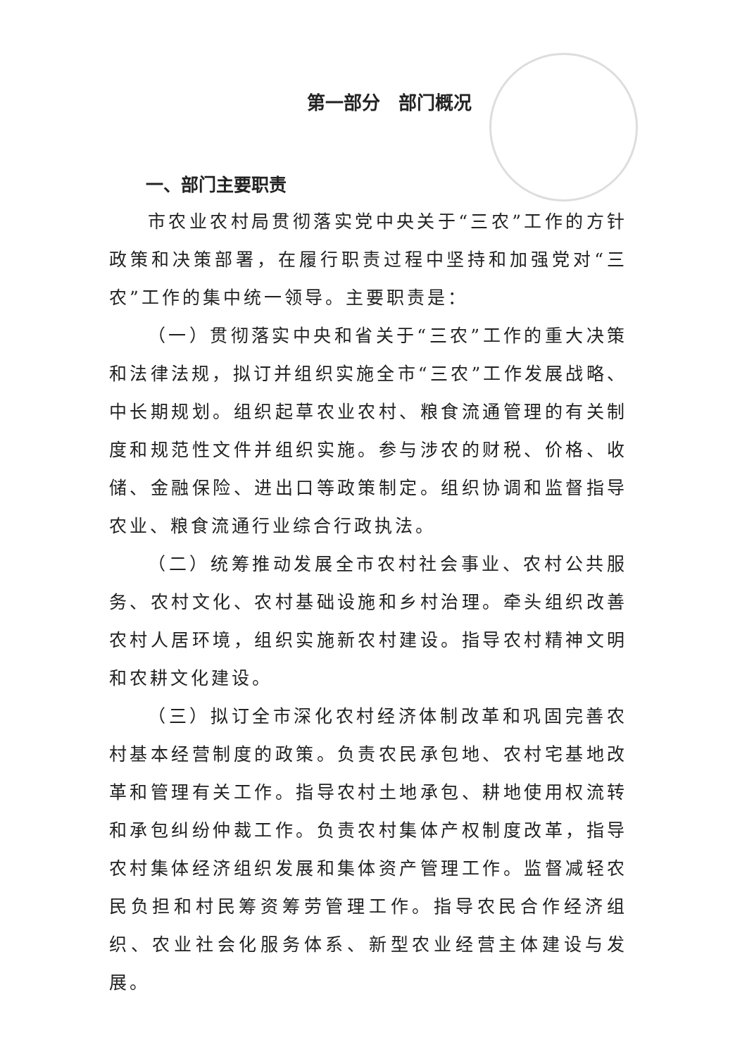第一部分　部门概况
一、部门主要职责
市农业农村局贯彻落实党中央关于“三农”工作的方针政策和决策部署，在履行职责过程中坚持和加强党对“三农”工作的集中统一领导。主要职责是：
（一）贯彻落实中央和省关于“三农”工作的重大决策和法律法规，拟订并组织实施全市“三农”工作发展战略、中长期规划。组织起草农业农村、粮食流通管理的有关制度和规范性文件并组织实施。参与涉农的财税、价格、收储、金融保险、进出口等政策制定。组织协调和监督指导农业、粮食流通行业综合行政执法。
（二）统筹推动发展全市农村社会事业、农村公共服务、农村文化、农村基础设施和乡村治理。牵头组织改善农村人居环境，组织实施新农村建设。指导农村精神文明和农耕文化建设。
（三）拟订全市深化农村经济体制改革和巩固完善农村基本经营制度的政策。负责农民承包地、农村宅基地改革和管理有关工作。指导农村土地承包、耕地使用权流转和承包纠纷仲裁工作。负责农村集体产权制度改革，指导农村集体经济组织发展和集体资产管理工作。监督减轻农民负担和村民筹资筹劳管理工作。指导农民合作经济组织、农业社会化服务体系、新型农业经营主体建设与发展。